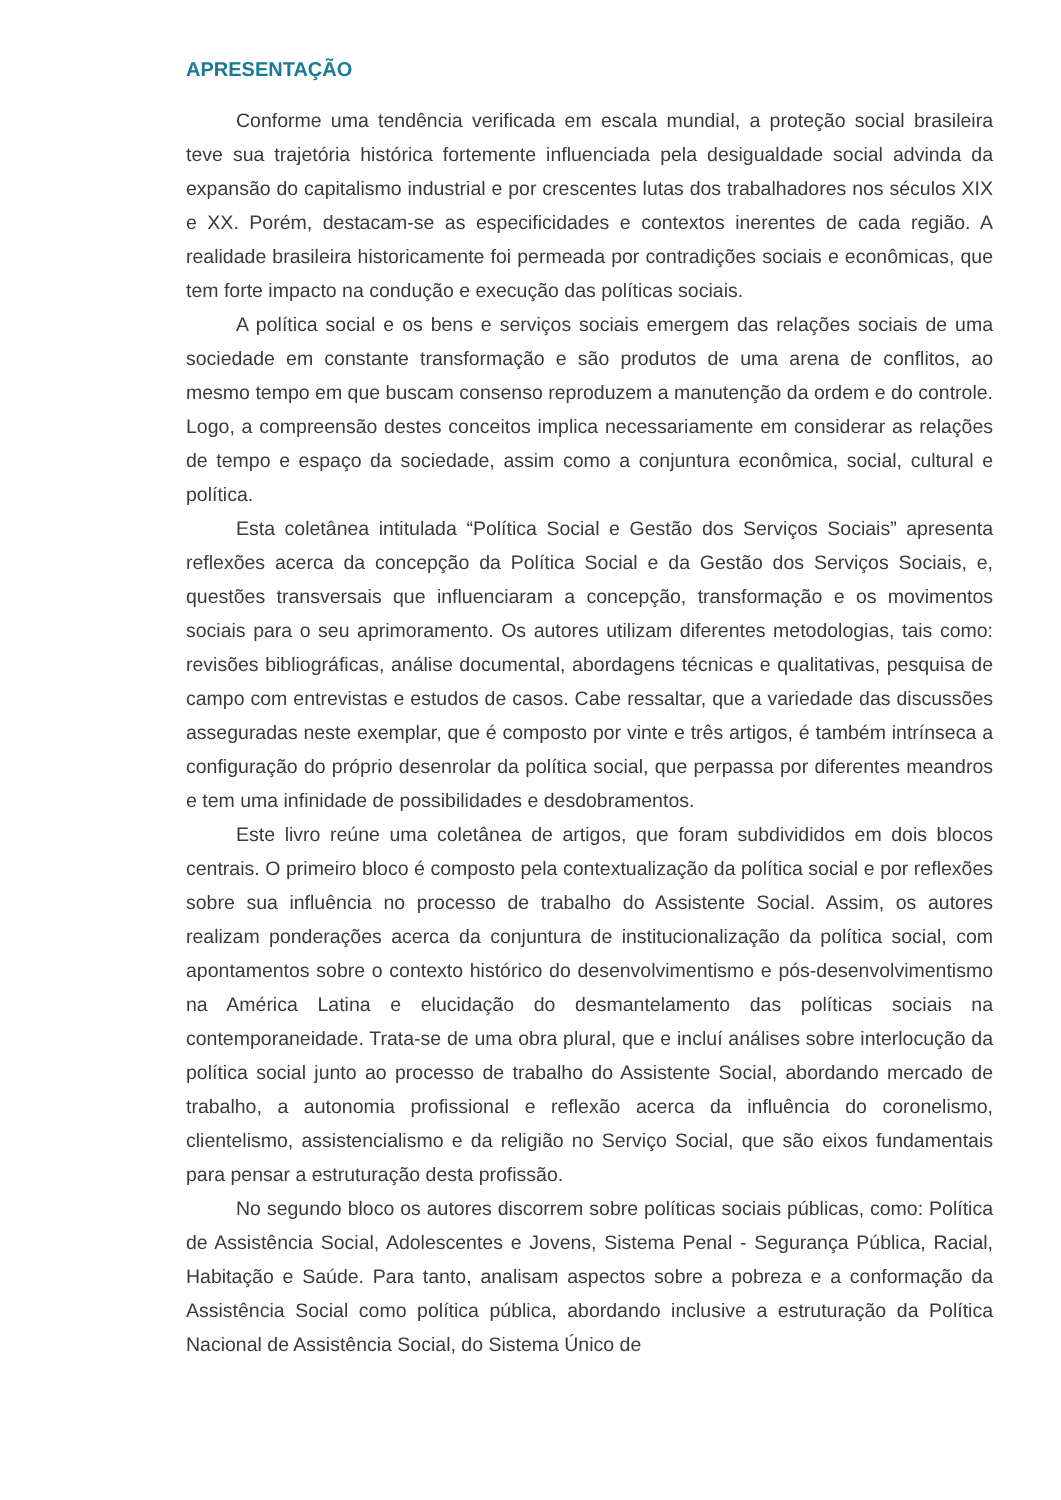APRESENTAÇÃO
Conforme uma tendência verificada em escala mundial, a proteção social brasileira teve sua trajetória histórica fortemente influenciada pela desigualdade social advinda da expansão do capitalismo industrial e por crescentes lutas dos trabalhadores nos séculos XIX e XX. Porém, destacam-se as especificidades e contextos inerentes de cada região. A realidade brasileira historicamente foi permeada por contradições sociais e econômicas, que tem forte impacto na condução e execução das políticas sociais.
A política social e os bens e serviços sociais emergem das relações sociais de uma sociedade em constante transformação e são produtos de uma arena de conflitos, ao mesmo tempo em que buscam consenso reproduzem a manutenção da ordem e do controle. Logo, a compreensão destes conceitos implica necessariamente em considerar as relações de tempo e espaço da sociedade, assim como a conjuntura econômica, social, cultural e política.
Esta coletânea intitulada “Política Social e Gestão dos Serviços Sociais” apresenta reflexões acerca da concepção da Política Social e da Gestão dos Serviços Sociais, e, questões transversais que influenciaram a concepção, transformação e os movimentos sociais para o seu aprimoramento. Os autores utilizam diferentes metodologias, tais como: revisões bibliográficas, análise documental, abordagens técnicas e qualitativas, pesquisa de campo com entrevistas e estudos de casos. Cabe ressaltar, que a variedade das discussões asseguradas neste exemplar, que é composto por vinte e três artigos, é também intrínseca a configuração do próprio desenrolar da política social, que perpassa por diferentes meandros e tem uma infinidade de possibilidades e desdobramentos.
Este livro reúne uma coletânea de artigos, que foram subdivididos em dois blocos centrais. O primeiro bloco é composto pela contextualização da política social e por reflexões sobre sua influência no processo de trabalho do Assistente Social. Assim, os autores realizam ponderações acerca da conjuntura de institucionalização da política social, com apontamentos sobre o contexto histórico do desenvolvimentismo e pós-desenvolvimentismo na América Latina e elucidação do desmantelamento das políticas sociais na contemporaneidade. Trata-se de uma obra plural, que e incluí análises sobre interlocução da política social junto ao processo de trabalho do Assistente Social, abordando mercado de trabalho, a autonomia profissional e reflexão acerca da influência do coronelismo, clientelismo, assistencialismo e da religião no Serviço Social, que são eixos fundamentais para pensar a estruturação desta profissão.
No segundo bloco os autores discorrem sobre políticas sociais públicas, como: Política de Assistência Social, Adolescentes e Jovens, Sistema Penal - Segurança Pública, Racial, Habitação e Saúde. Para tanto, analisam aspectos sobre a pobreza e a conformação da Assistência Social como política pública, abordando inclusive a estruturação da Política Nacional de Assistência Social, do Sistema Único de